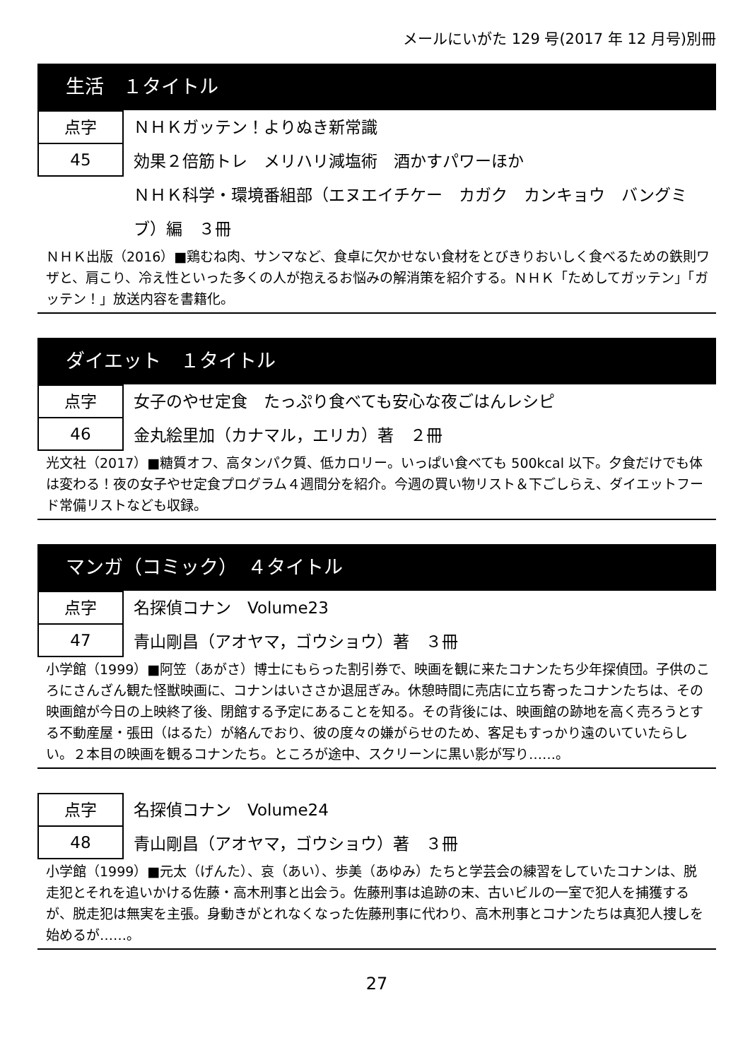メールにいがた 129 号(2017 年 12 月号)別冊
生活　１タイトル
点字
45
ＮＨＫガッテン！よりぬき新常識
効果２倍筋トレ　メリハリ減塩術　酒かすパワーほか
ＮＨＫ科学・環境番組部（エヌエイチケー　カガク　カンキョウ　バングミブ）編　３冊
ＮＨＫ出版（2016）■鶏むね肉、サンマなど、食卓に欠かせない食材をとびきりおいしく食べるための鉄則ワザと、肩こり、冷え性といった多くの人が抱えるお悩みの解消策を紹介する。ＮＨＫ「ためしてガッテン」「ガッテン！」放送内容を書籍化。
ダイエット　１タイトル
点字
46
女子のやせ定食　たっぷり食べても安心な夜ごはんレシピ
金丸絵里加（カナマル，エリカ）著　２冊
光文社（2017）■糖質オフ、高タンパク質、低カロリー。いっぱい食べても 500kcal 以下。夕食だけでも体は変わる！夜の女子やせ定食プログラム４週間分を紹介。今週の買い物リスト＆下ごしらえ、ダイエットフード常備リストなども収録。
マンガ（コミック）　４タイトル
点字
47
名探偵コナン　Volume23
青山剛昌（アオヤマ，ゴウショウ）著　３冊
小学館（1999）■阿笠（あがさ）博士にもらった割引券で、映画を観に来たコナンたち少年探偵団。子供のころにさんざん観た怪獣映画に、コナンはいささか退屈ぎみ。休憩時間に売店に立ち寄ったコナンたちは、その映画館が今日の上映終了後、閉館する予定にあることを知る。その背後には、映画館の跡地を高く売ろうとする不動産屋・張田（はるた）が絡んでおり、彼の度々の嫌がらせのため、客足もすっかり遠のいていたらしい。２本目の映画を観るコナンたち。ところが途中、スクリーンに黒い影が写り……。
点字
48
名探偵コナン　Volume24
青山剛昌（アオヤマ，ゴウショウ）著　３冊
小学館（1999）■元太（げんた）、哀（あい）、歩美（あゆみ）たちと学芸会の練習をしていたコナンは、脱走犯とそれを追いかける佐藤・高木刑事と出会う。佐藤刑事は追跡の末、古いビルの一室で犯人を捕獲するが、脱走犯は無実を主張。身動きがとれなくなった佐藤刑事に代わり、高木刑事とコナンたちは真犯人捜しを始めるが……。
27